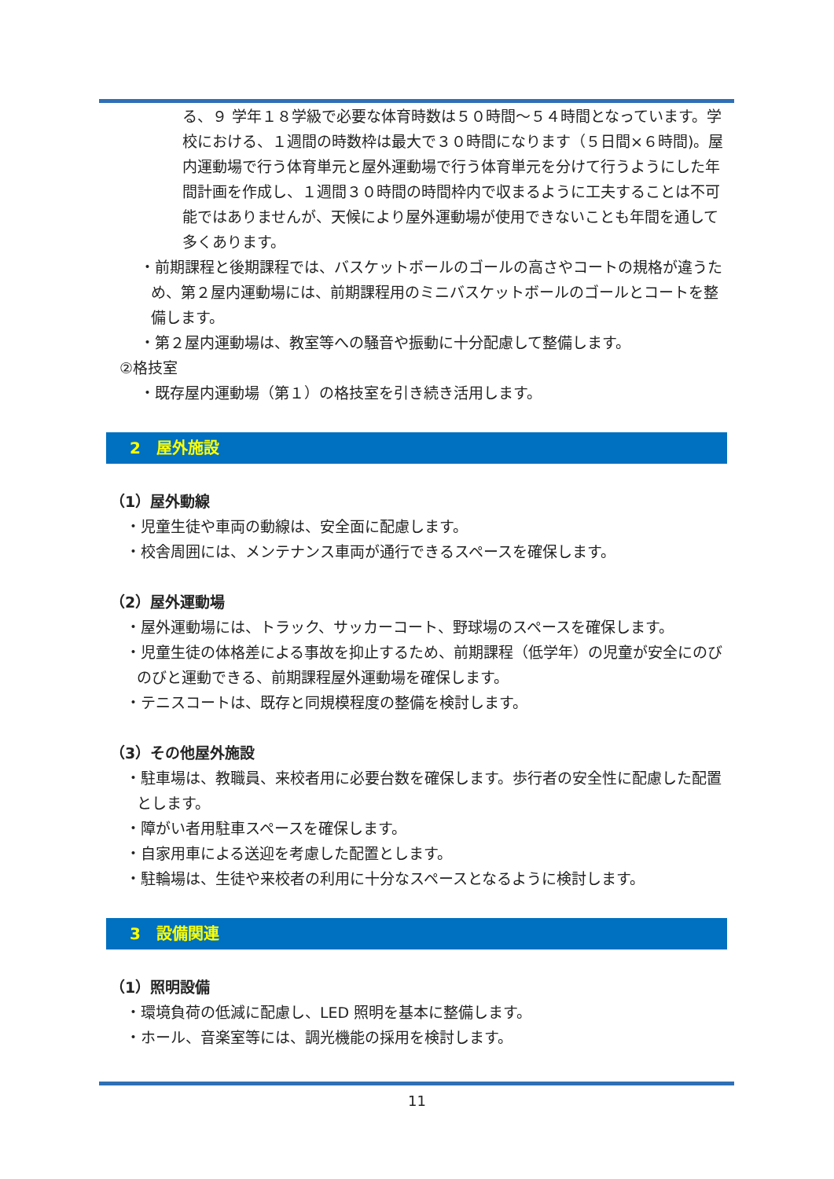る、９ 学年１８学級で必要な体育時数は５０時間～５４時間となっています。学校における、１週間の時数枠は最大で３０時間になります（５日間×６時間)。屋内運動場で行う体育単元と屋外運動場で行う体育単元を分けて行うようにした年間計画を作成し、１週間３０時間の時間枠内で収まるように工夫することは不可能ではありませんが、天候により屋外運動場が使用できないことも年間を通して多くあります。
・前期課程と後期課程では、バスケットボールのゴールの高さやコートの規格が違うため、第２屋内運動場には、前期課程用のミニバスケットボールのゴールとコートを整備します。
・第２屋内運動場は、教室等への騒音や振動に十分配慮して整備します。
②格技室
・既存屋内運動場（第１）の格技室を引き続き活用します。
2　屋外施設
（1）屋外動線
・児童生徒や車両の動線は、安全面に配慮します。
・校舎周囲には、メンテナンス車両が通行できるスペースを確保します。
（2）屋外運動場
・屋外運動場には、トラック、サッカーコート、野球場のスペースを確保します。
・児童生徒の体格差による事故を抑止するため、前期課程（低学年）の児童が安全にのびのびと運動できる、前期課程屋外運動場を確保します。
・テニスコートは、既存と同規模程度の整備を検討します。
（3）その他屋外施設
・駐車場は、教職員、来校者用に必要台数を確保します。歩行者の安全性に配慮した配置とします。
・障がい者用駐車スペースを確保します。
・自家用車による送迎を考慮した配置とします。
・駐輪場は、生徒や来校者の利用に十分なスペースとなるように検討します。
3　設備関連
（1）照明設備
・環境負荷の低減に配慮し、LED 照明を基本に整備します。
・ホール、音楽室等には、調光機能の採用を検討します。
11